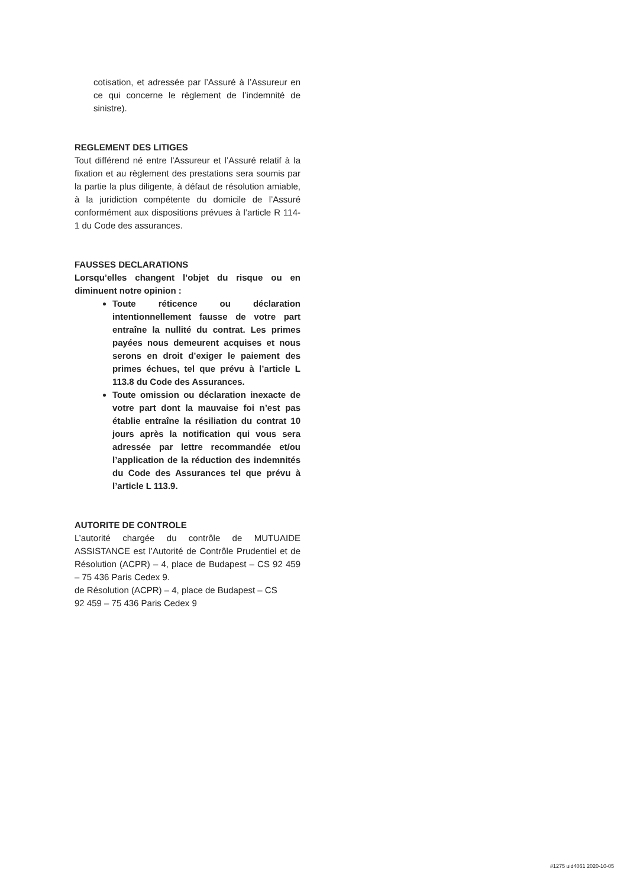cotisation, et adressée par l’Assuré à l’Assureur en ce qui concerne le règlement de l’indemnité de sinistre).
REGLEMENT DES LITIGES
Tout différend né entre l’Assureur et l’Assuré relatif à la fixation et au règlement des prestations sera soumis par la partie la plus diligente, à défaut de résolution amiable, à la juridiction compétente du domicile de l’Assuré conformément aux dispositions prévues à l’article R 114-1 du Code des assurances.
FAUSSES DECLARATIONS
Lorsqu’elles changent l’objet du risque ou en diminuent notre opinion :
Toute réticence ou déclaration intentionnellement fausse de votre part entraîne la nullité du contrat. Les primes payées nous demeurent acquises et nous serons en droit d’exiger le paiement des primes échues, tel que prévu à l’article L 113.8 du Code des Assurances.
Toute omission ou déclaration inexacte de votre part dont la mauvaise foi n’est pas établie entraîne la résiliation du contrat 10 jours après la notification qui vous sera adressée par lettre recommandée et/ou l’application de la réduction des indemnités du Code des Assurances tel que prévu à l’article L 113.9.
AUTORITE DE CONTROLE
L’autorité chargée du contrôle de MUTUAIDE ASSISTANCE est l’Autorité de Contrôle Prudentiel et de Résolution (ACPR) – 4, place de Budapest – CS 92 459 – 75 436 Paris Cedex 9.
de Résolution (ACPR) – 4, place de Budapest – CS
92 459 – 75 436 Paris Cedex 9
#1275 uid4061 2020-10-05